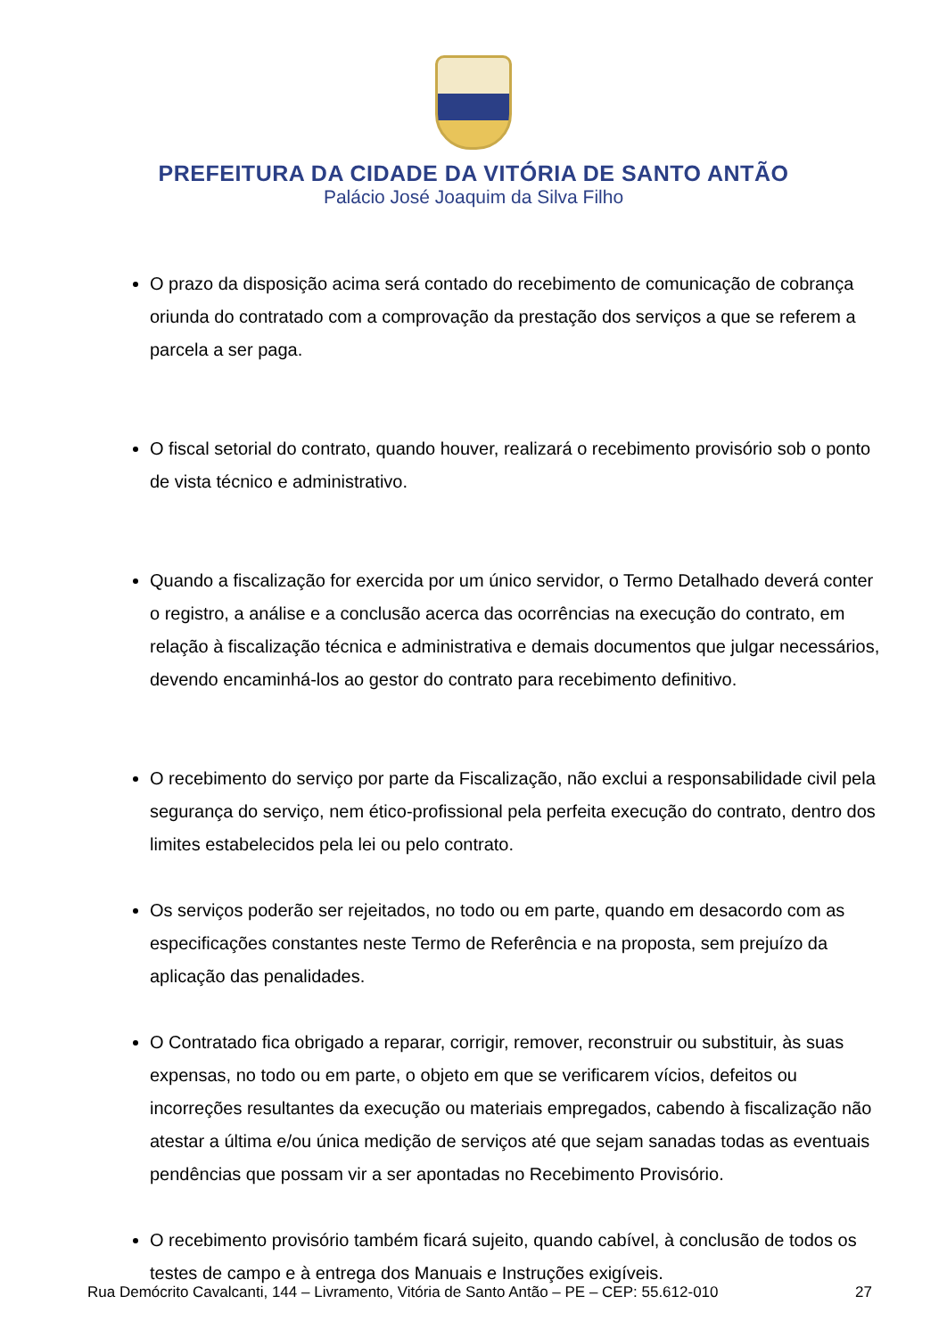PREFEITURA DA CIDADE DA VITÓRIA DE SANTO ANTÃO
Palácio José Joaquim da Silva Filho
O prazo da disposição acima será contado do recebimento de comunicação de cobrança oriunda do contratado com a comprovação da prestação dos serviços a que se referem a parcela a ser paga.
O fiscal setorial do contrato, quando houver, realizará o recebimento provisório sob o ponto de vista técnico e administrativo.
Quando a fiscalização for exercida por um único servidor, o Termo Detalhado deverá conter o registro, a análise e a conclusão acerca das ocorrências na execução do contrato, em relação à fiscalização técnica e administrativa e demais documentos que julgar necessários, devendo encaminhá-los ao gestor do contrato para recebimento definitivo.
O recebimento do serviço por parte da Fiscalização, não exclui a responsabilidade civil pela segurança do serviço, nem ético-profissional pela perfeita execução do contrato, dentro dos limites estabelecidos pela lei ou pelo contrato.
Os serviços poderão ser rejeitados, no todo ou em parte, quando em desacordo com as especificações constantes neste Termo de Referência e na proposta, sem prejuízo da aplicação das penalidades.
O Contratado fica obrigado a reparar, corrigir, remover, reconstruir ou substituir, às suas expensas, no todo ou em parte, o objeto em que se verificarem vícios, defeitos ou incorreções resultantes da execução ou materiais empregados, cabendo à fiscalização não atestar a última e/ou única medição de serviços até que sejam sanadas todas as eventuais pendências que possam vir a ser apontadas no Recebimento Provisório.
O recebimento provisório também ficará sujeito, quando cabível, à conclusão de todos os testes de campo e à entrega dos Manuais e Instruções exigíveis.
Rua Demócrito Cavalcanti, 144 – Livramento, Vitória de Santo Antão – PE – CEP: 55.612-010 27